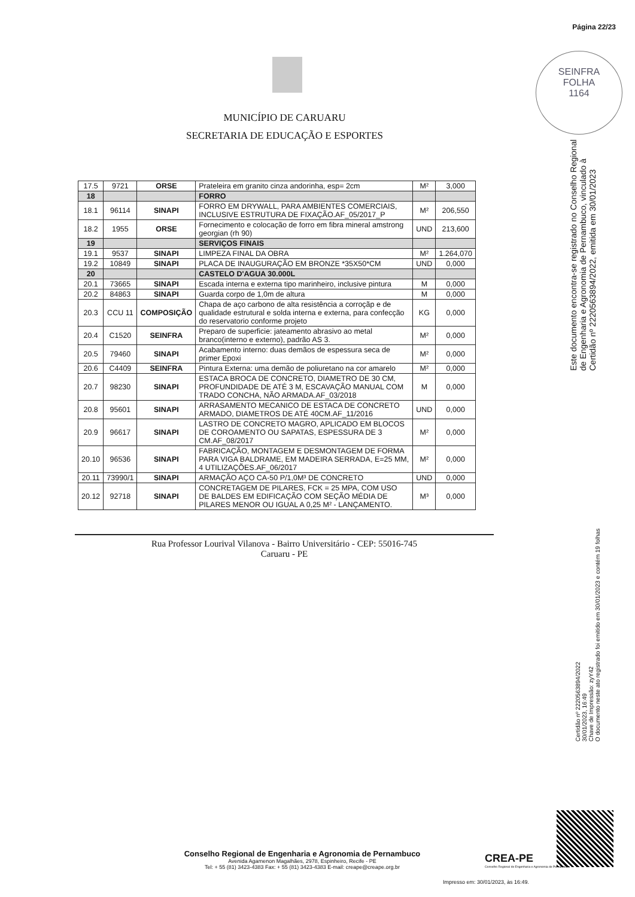Página 22/23
SEINFRA
FOLHA
1164
MUNICÍPIO DE CARUARU
SECRETARIA DE EDUCAÇÃO E ESPORTES
| 17.5 | 9721 | ORSE | Prateleira em granito cinza andorinha, esp= 2cm | M² | 3,000 |
| 18 | | | FORRO | | |
| 18.1 | 96114 | SINAPI | FORRO EM DRYWALL, PARA AMBIENTES COMERCIAIS, INCLUSIVE ESTRUTURA DE FIXAÇÃO.AF_05/2017_P | M² | 206,550 |
| 18.2 | 1955 | ORSE | Fornecimento e colocação de forro em fibra mineral amstrong georgian (rh 90) | UND | 213,600 |
| 19 | | | SERVIÇOS FINAIS | | |
| 19.1 | 9537 | SINAPI | LIMPEZA FINAL DA OBRA | M² | 1.264,070 |
| 19.2 | 10849 | SINAPI | PLACA DE INAUGURAÇÃO EM BRONZE *35X50*CM | UND | 0,000 |
| 20 | | | CASTELO D'AGUA 30.000L | | |
| 20.1 | 73665 | SINAPI | Escada interna e externa tipo marinheiro, inclusive pintura | M | 0,000 |
| 20.2 | 84863 | SINAPI | Guarda corpo de 1,0m de altura | M | 0,000 |
| 20.3 | CCU 11 | COMPOSIÇÃO | Chapa de aço carbono de alta resistência a corroçãp e de qualidade estrutural e solda interna e externa, para confecção do reservatorio conforme projeto | KG | 0,000 |
| 20.4 | C1520 | SEINFRA | Preparo de superficie: jateamento abrasivo ao metal branco(interno e externo), padrão AS 3. | M² | 0,000 |
| 20.5 | 79460 | SINAPI | Acabamento interno: duas demãos de espessura seca de primer Epoxi | M² | 0,000 |
| 20.6 | C4409 | SEINFRA | Pintura Externa: uma demão de poliuretano na cor amarelo | M² | 0,000 |
| 20.7 | 98230 | SINAPI | ESTACA BROCA DE CONCRETO, DIAMETRO DE 30 CM, PROFUNDIDADE DE ATÉ 3 M, ESCAVAÇÃO MANUAL COM TRADO CONCHA, NÃO ARMADA.AF_03/2018 | M | 0,000 |
| 20.8 | 95601 | SINAPI | ARRASAMENTO MECANICO DE ESTACA DE CONCRETO ARMADO, DIAMETROS DE ATÉ 40CM.AF_11/2016 | UND | 0,000 |
| 20.9 | 96617 | SINAPI | LASTRO DE CONCRETO MAGRO, APLICADO EM BLOCOS DE COROAMENTO OU SAPATAS, ESPESSURA DE 3 CM.AF_08/2017 | M² | 0,000 |
| 20.10 | 96536 | SINAPI | FABRICAÇÃO, MONTAGEM E DESMONTAGEM DE FORMA PARA VIGA BALDRAME, EM MADEIRA SERRADA, E=25 MM, 4 UTILIZAÇÕES.AF_06/2017 | M² | 0,000 |
| 20.11 | 73990/1 | SINAPI | ARMAÇÃO AÇO CA-50 P/1,0M³ DE CONCRETO | UND | 0,000 |
| 20.12 | 92718 | SINAPI | CONCRETAGEM DE PILARES, FCK = 25 MPA, COM USO DE BALDES EM EDIFICAÇÃO COM SEÇÃO MÉDIA DE PILARES MENOR OU IGUAL A 0,25 M² - LANÇAMENTO. | M³ | 0,000 |
Rua Professor Lourival Vilanova - Bairro Universitário - CEP: 55016-745
Caruaru - PE
Este documento encontra-se registrado no Conselho Regional de Engenharia e Agronomia de Pernambuco, vinculado à Certidão nº 2220563894/2022, emitida em 30/01/2023
Certidão nº 2220563894/2022
30/01/2023, 16:49
Chave de Impressão: zyY42
O documento neste ato registrado foi emitido em 30/01/2023 e contém 19 folhas
Conselho Regional de Engenharia e Agronomia de Pernambuco
Avenida Agamenon Magalhães, 2978, Espinheiro, Recife - PE
Tel: + 55 (81) 3423-4383 Fax: + 55 (81) 3423-4383 E-mail: creape@creape.org.br
CREA-PE
Conselho Regional de Engenharia e Agronomia de Pernambuco
Impresso em: 30/01/2023, às 16:49.